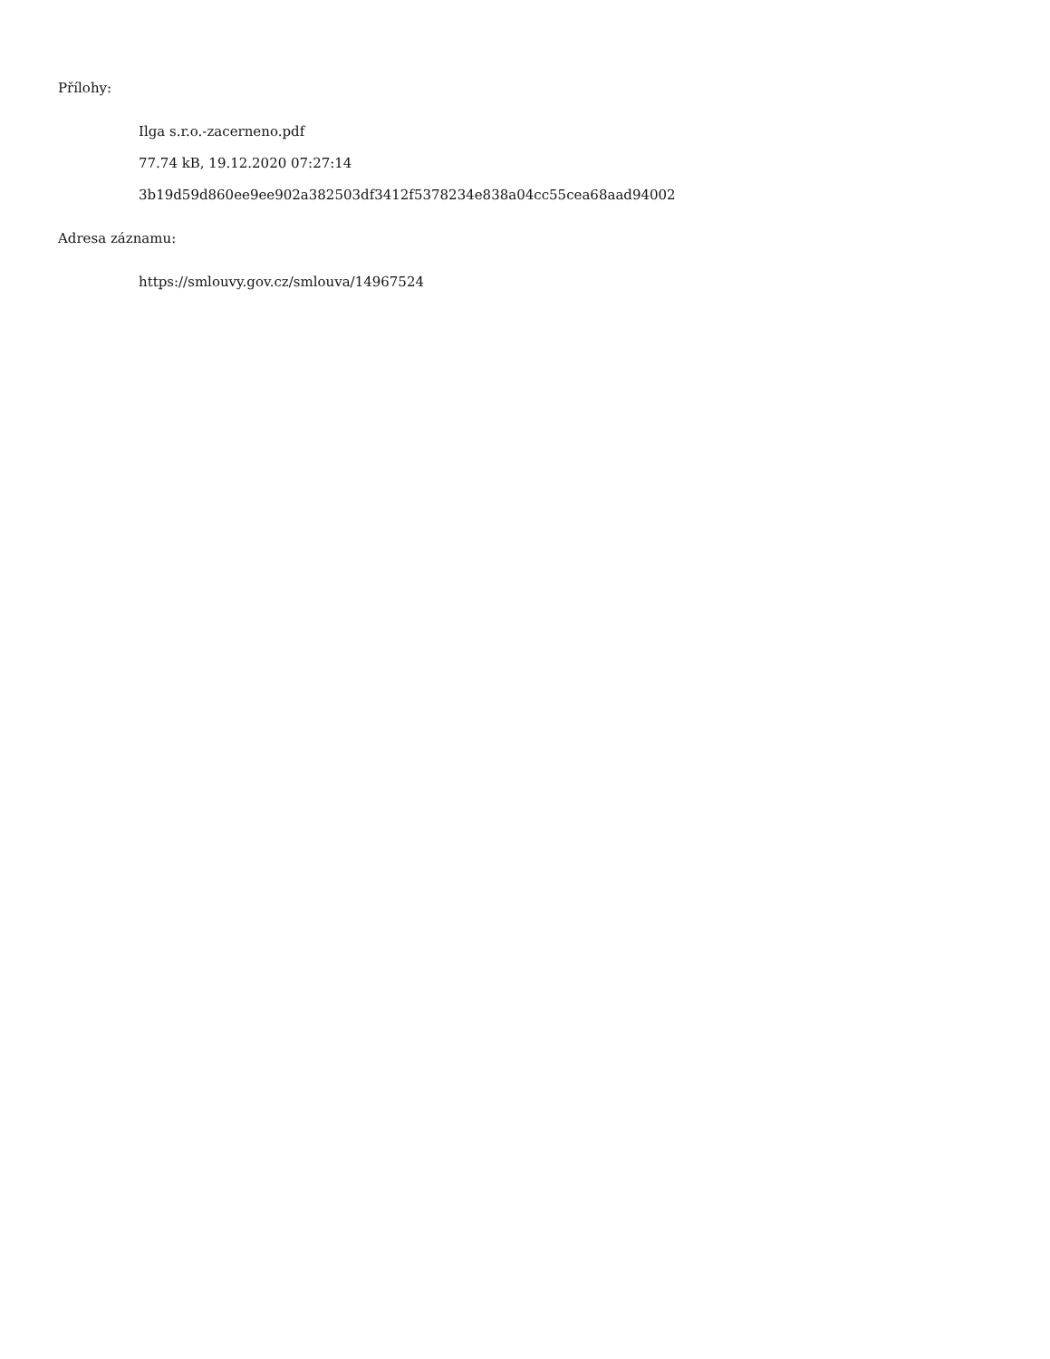Přílohy:
Ilga s.r.o.-zacerneno.pdf
77.74 kB, 19.12.2020 07:27:14
3b19d59d860ee9ee902a382503df3412f5378234e838a04cc55cea68aad94002
Adresa záznamu:
https://smlouvy.gov.cz/smlouva/14967524